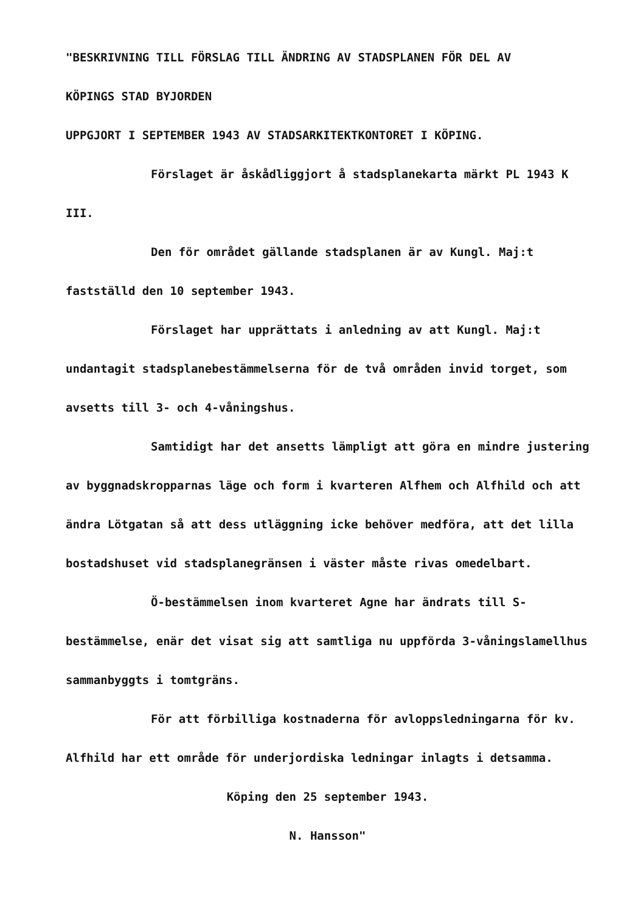"BESKRIVNING TILL FÖRSLAG TILL ÄNDRING AV STADSPLANEN FÖR DEL AV
KÖPINGS STAD BYJORDEN
UPPGJORT I SEPTEMBER 1943 AV STADSARKITEKTKONTORET I KÖPING.
Förslaget är åskådliggjort å stadsplanekarta märkt PL 1943 K III.
Den för området gällande stadsplanen är av Kungl. Maj:t fastställd den 10 september 1943.
Förslaget har upprättats i anledning av att Kungl. Maj:t undantagit stadsplanebestämmelserna för de två områden invid torget, som avsetts till 3- och 4-våningshus.
Samtidigt har det ansetts lämpligt att göra en mindre justering av byggnadskropparnas läge och form i kvarteren Alfhem och Alfhild och att ändra Lötgatan så att dess utläggning icke behöver medföra, att det lilla bostadshuset vid stadsplanegränsen i väster måste rivas omedelbart.
Ö-bestämmelsen inom kvarteret Agne har ändrats till S-bestämmelse, enär det visat sig att samtliga nu uppförda 3-våningslamellhus sammanbyggts i tomtgräns.
För att förbilliga kostnaderna för avloppsledningarna för kv. Alfhild har ett område för underjordiska ledningar inlagts i detsamma.
Köping den 25 september 1943.
N. Hansson"